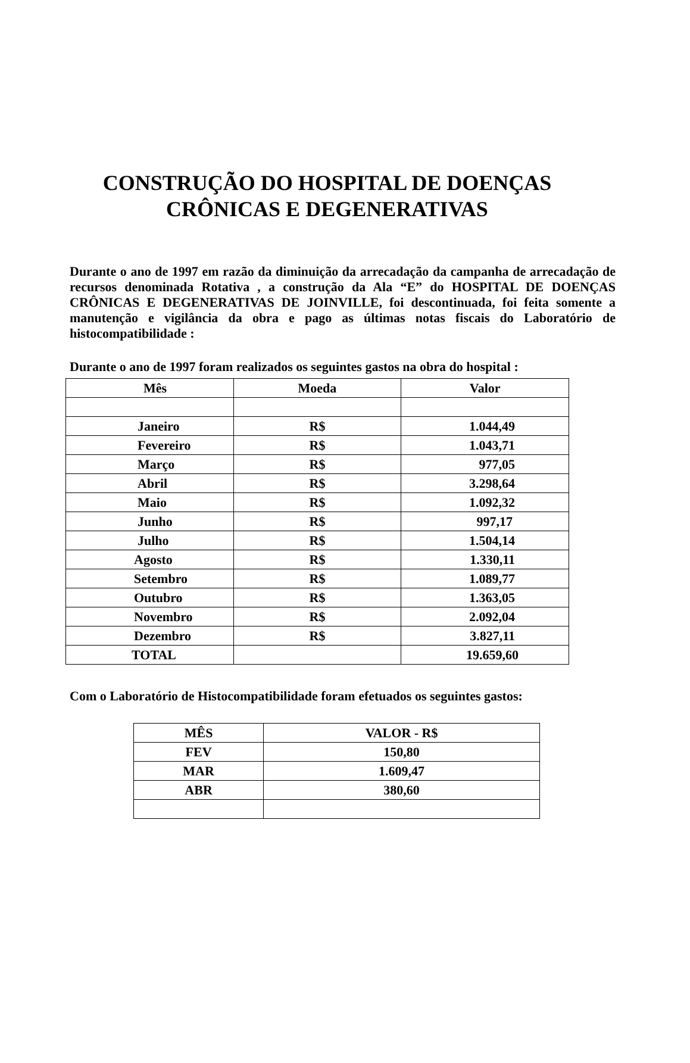CONSTRUÇÃO DO HOSPITAL DE DOENÇAS
CRÔNICAS E DEGENERATIVAS
Durante o ano de 1997 em razão da diminuição da arrecadação da campanha de arrecadação de recursos denominada Rotativa , a construção da Ala “E” do HOSPITAL DE DOENÇAS CRÔNICAS E DEGENERATIVAS DE JOINVILLE, foi descontinuada, foi feita somente a manutenção e vigilância da obra e pago as últimas notas fiscais do Laboratório de histocompatibilidade :
Durante o ano de 1997 foram realizados os seguintes gastos na obra do hospital :
| Mês | Moeda | Valor |
| --- | --- | --- |
| Janeiro | R$ | 1.044,49 |
| Fevereiro | R$ | 1.043,71 |
| Março | R$ | 977,05 |
| Abril | R$ | 3.298,64 |
| Maio | R$ | 1.092,32 |
| Junho | R$ | 997,17 |
| Julho | R$ | 1.504,14 |
| Agosto | R$ | 1.330,11 |
| Setembro | R$ | 1.089,77 |
| Outubro | R$ | 1.363,05 |
| Novembro | R$ | 2.092,04 |
| Dezembro | R$ | 3.827,11 |
| TOTAL | | 19.659,60 |
Com o Laboratório de Histocompatibilidade foram efetuados os seguintes gastos:
| MÊS | VALOR - R$ |
| --- | --- |
| FEV | 150,80 |
| MAR | 1.609,47 |
| ABR | 380,60 |